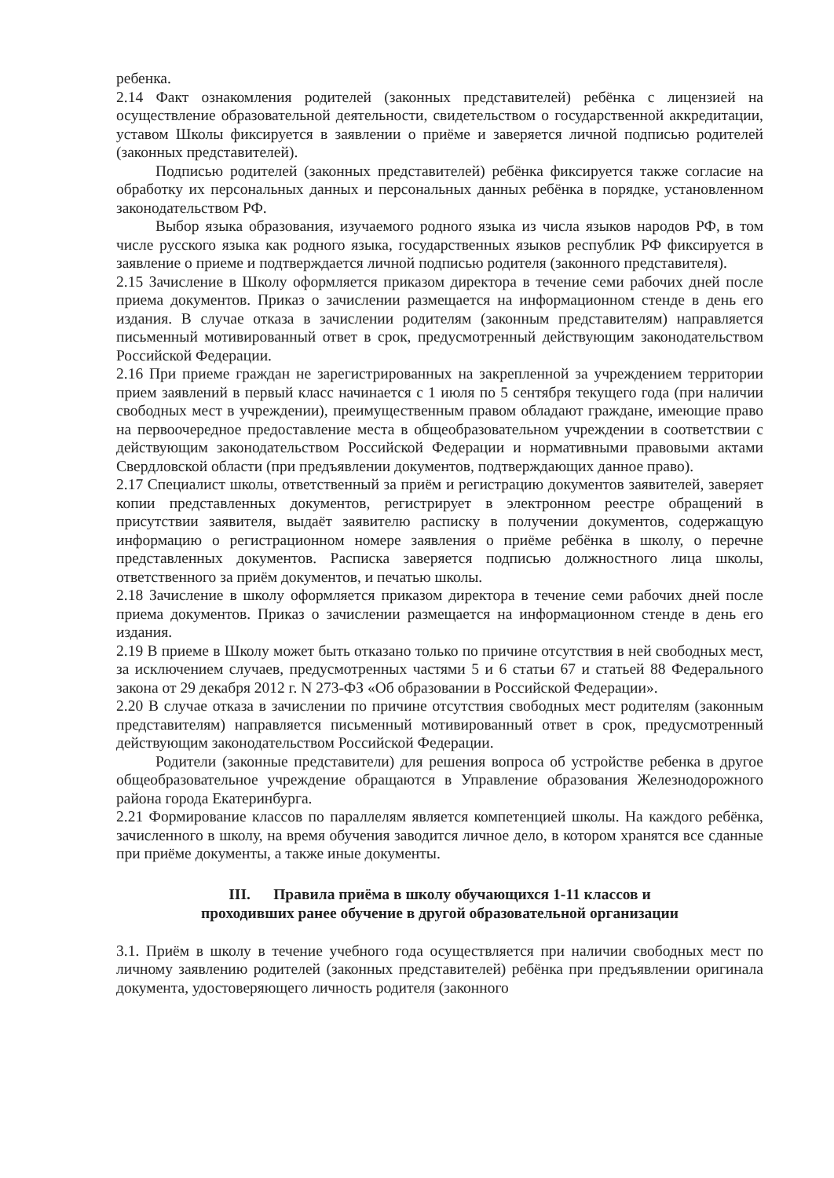ребенка.
2.14 Факт ознакомления родителей (законных представителей) ребёнка с лицензией на осуществление образовательной деятельности, свидетельством о государственной аккредитации, уставом Школы фиксируется в заявлении о приёме и заверяется личной подписью родителей (законных представителей).
Подписью родителей (законных представителей) ребёнка фиксируется также согласие на обработку их персональных данных и персональных данных ребёнка в порядке, установленном законодательством РФ.
Выбор языка образования, изучаемого родного языка из числа языков народов РФ, в том числе русского языка как родного языка, государственных языков республик РФ фиксируется в заявление о приеме и подтверждается личной подписью родителя (законного представителя).
2.15 Зачисление в Школу оформляется приказом директора в течение семи рабочих дней после приема документов. Приказ о зачислении размещается на информационном стенде в день его издания. В случае отказа в зачислении родителям (законным представителям) направляется письменный мотивированный ответ в срок, предусмотренный действующим законодательством Российской Федерации.
2.16 При приеме граждан не зарегистрированных на закрепленной за учреждением территории прием заявлений в первый класс начинается с 1 июля по 5 сентября текущего года (при наличии свободных мест в учреждении), преимущественным правом обладают граждане, имеющие право на первоочередное предоставление места в общеобразовательном учреждении в соответствии с действующим законодательством Российской Федерации и нормативными правовыми актами Свердловской области (при предъявлении документов, подтверждающих данное право).
2.17 Специалист школы, ответственный за приём и регистрацию документов заявителей, заверяет копии представленных документов, регистрирует в электронном реестре обращений в присутствии заявителя, выдаёт заявителю расписку в получении документов, содержащую информацию о регистрационном номере заявления о приёме ребёнка в школу, о перечне представленных документов. Расписка заверяется подписью должностного лица школы, ответственного за приём документов, и печатью школы.
2.18 Зачисление в школу оформляется приказом директора в течение семи рабочих дней после приема документов. Приказ о зачислении размещается на информационном стенде в день его издания.
2.19 В приеме в Школу может быть отказано только по причине отсутствия в ней свободных мест, за исключением случаев, предусмотренных частями 5 и 6 статьи 67 и статьей 88 Федерального закона от 29 декабря 2012 г. N 273-ФЗ «Об образовании в Российской Федерации».
2.20 В случае отказа в зачислении по причине отсутствия свободных мест родителям (законным представителям) направляется письменный мотивированный ответ в срок, предусмотренный действующим законодательством Российской Федерации.
Родители (законные представители) для решения вопроса об устройстве ребенка в другое общеобразовательное учреждение обращаются в Управление образования Железнодорожного района города Екатеринбурга.
2.21 Формирование классов по параллелям является компетенцией школы. На каждого ребёнка, зачисленного в школу, на время обучения заводится личное дело, в котором хранятся все сданные при приёме документы, а также иные документы.
III. Правила приёма в школу обучающихся 1-11 классов и
проходивших ранее обучение в другой образовательной организации
3.1. Приём в школу в течение учебного года осуществляется при наличии свободных мест по личному заявлению родителей (законных представителей) ребёнка при предъявлении оригинала документа, удостоверяющего личность родителя (законного